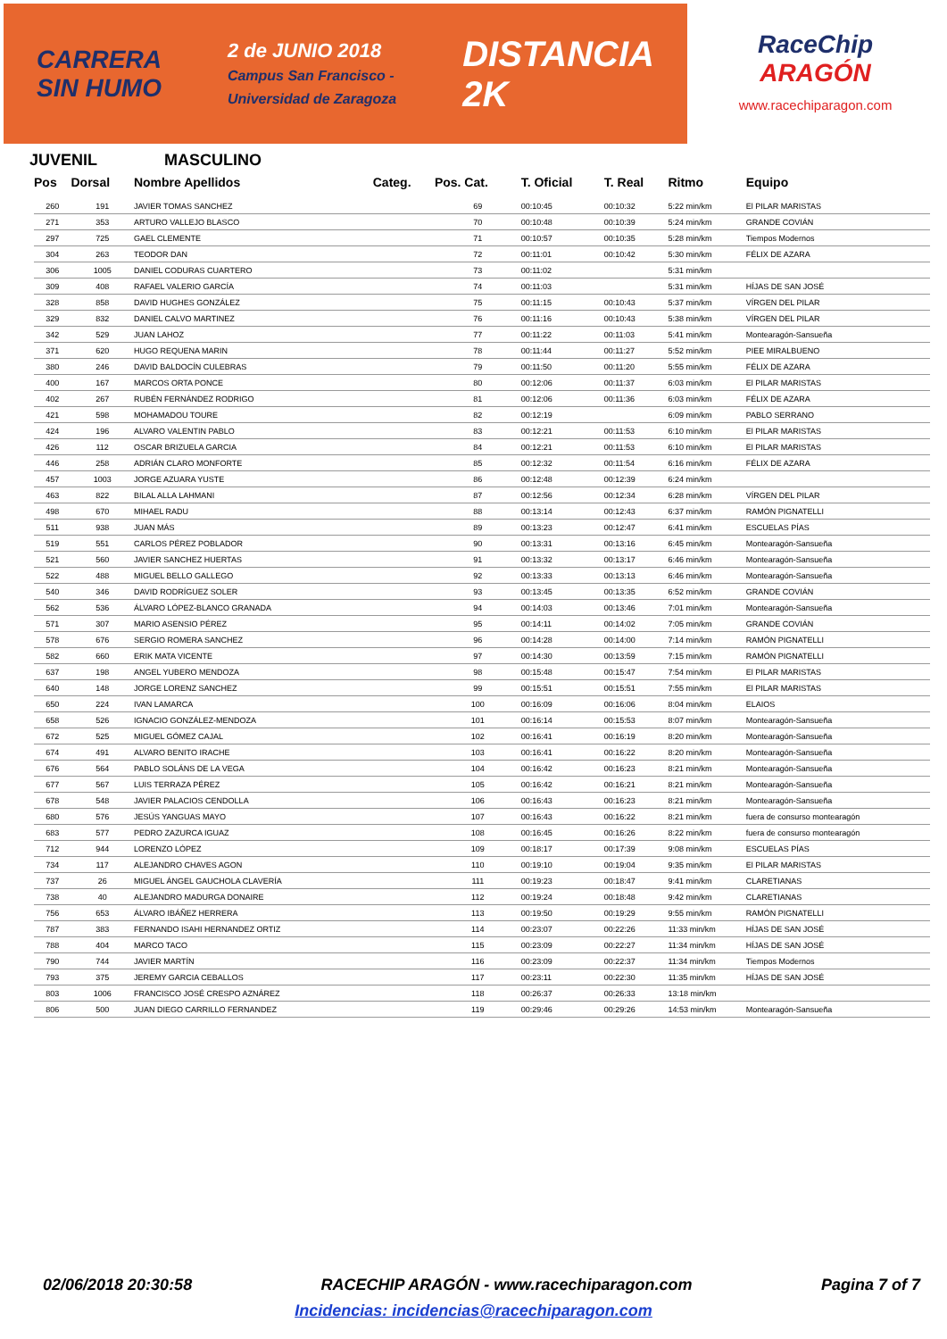CARRERA
SIN HUMO
2 de JUNIO 2018
Campus San Francisco -
Universidad de Zaragoza
DISTANCIA
2K
RaceChip
ARAGÓN
www.racechiparagon.com
JUVENIL MASCULINO
| Pos | Dorsal | Nombre Apellidos | Categ. | Pos. Cat. | T. Oficial | T. Real | Ritmo | Equipo |
| --- | --- | --- | --- | --- | --- | --- | --- | --- |
| 260 | 191 | JAVIER TOMAS SANCHEZ | | 69 | 00:10:45 | 00:10:32 | 5:22 min/km | El PILAR MARISTAS |
| 271 | 353 | ARTURO VALLEJO BLASCO | | 70 | 00:10:48 | 00:10:39 | 5:24 min/km | GRANDE COVIÁN |
| 297 | 725 | GAEL CLEMENTE | | 71 | 00:10:57 | 00:10:35 | 5:28 min/km | Tiempos Modernos |
| 304 | 263 | TEODOR DAN | | 72 | 00:11:01 | 00:10:42 | 5:30 min/km | FÉLIX DE AZARA |
| 306 | 1005 | DANIEL CODURAS CUARTERO | | 73 | 00:11:02 | | 5:31 min/km | |
| 309 | 408 | RAFAEL VALERIO GARCÍA | | 74 | 00:11:03 | | 5:31 min/km | HÍJAS DE SAN JOSÉ |
| 328 | 858 | DAVID HUGHES GONZÁLEZ | | 75 | 00:11:15 | 00:10:43 | 5:37 min/km | VÍRGEN DEL PILAR |
| 329 | 832 | DANIEL CALVO MARTINEZ | | 76 | 00:11:16 | 00:10:43 | 5:38 min/km | VÍRGEN DEL PILAR |
| 342 | 529 | JUAN LAHOZ | | 77 | 00:11:22 | 00:11:03 | 5:41 min/km | Montearagón-Sansueña |
| 371 | 620 | HUGO REQUENA MARIN | | 78 | 00:11:44 | 00:11:27 | 5:52 min/km | PIEE MIRALBUENO |
| 380 | 246 | DAVID BALDOCÍN CULEBRAS | | 79 | 00:11:50 | 00:11:20 | 5:55 min/km | FÉLIX DE AZARA |
| 400 | 167 | MARCOS ORTA PONCE | | 80 | 00:12:06 | 00:11:37 | 6:03 min/km | El PILAR MARISTAS |
| 402 | 267 | RUBÉN FERNÁNDEZ RODRIGO | | 81 | 00:12:06 | 00:11:36 | 6:03 min/km | FÉLIX DE AZARA |
| 421 | 598 | MOHAMADOU TOURE | | 82 | 00:12:19 | | 6:09 min/km | PABLO SERRANO |
| 424 | 196 | ALVARO VALENTIN PABLO | | 83 | 00:12:21 | 00:11:53 | 6:10 min/km | El PILAR MARISTAS |
| 426 | 112 | OSCAR BRIZUELA GARCIA | | 84 | 00:12:21 | 00:11:53 | 6:10 min/km | El PILAR MARISTAS |
| 446 | 258 | ADRIÁN CLARO MONFORTE | | 85 | 00:12:32 | 00:11:54 | 6:16 min/km | FÉLIX DE AZARA |
| 457 | 1003 | JORGE AZUARA YUSTE | | 86 | 00:12:48 | 00:12:39 | 6:24 min/km | |
| 463 | 822 | BILAL ALLA LAHMANI | | 87 | 00:12:56 | 00:12:34 | 6:28 min/km | VÍRGEN DEL PILAR |
| 498 | 670 | MIHAEL RADU | | 88 | 00:13:14 | 00:12:43 | 6:37 min/km | RAMÓN PIGNATELLI |
| 511 | 938 | JUAN MÁS | | 89 | 00:13:23 | 00:12:47 | 6:41 min/km | ESCUELAS PÍAS |
| 519 | 551 | CARLOS PÉREZ POBLADOR | | 90 | 00:13:31 | 00:13:16 | 6:45 min/km | Montearagón-Sansueña |
| 521 | 560 | JAVIER SANCHEZ HUERTAS | | 91 | 00:13:32 | 00:13:17 | 6:46 min/km | Montearagón-Sansueña |
| 522 | 488 | MIGUEL BELLO GALLEGO | | 92 | 00:13:33 | 00:13:13 | 6:46 min/km | Montearagón-Sansueña |
| 540 | 346 | DAVID RODRÍGUEZ SOLER | | 93 | 00:13:45 | 00:13:35 | 6:52 min/km | GRANDE COVIÁN |
| 562 | 536 | ÁLVARO LÓPEZ-BLANCO GRANADA | | 94 | 00:14:03 | 00:13:46 | 7:01 min/km | Montearagón-Sansueña |
| 571 | 307 | MARIO ASENSIO PÉREZ | | 95 | 00:14:11 | 00:14:02 | 7:05 min/km | GRANDE COVIÁN |
| 578 | 676 | SERGIO ROMERA SANCHEZ | | 96 | 00:14:28 | 00:14:00 | 7:14 min/km | RAMÓN PIGNATELLI |
| 582 | 660 | ERIK MATA VICENTE | | 97 | 00:14:30 | 00:13:59 | 7:15 min/km | RAMÓN PIGNATELLI |
| 637 | 198 | ANGEL YUBERO MENDOZA | | 98 | 00:15:48 | 00:15:47 | 7:54 min/km | El PILAR MARISTAS |
| 640 | 148 | JORGE LORENZ SANCHEZ | | 99 | 00:15:51 | 00:15:51 | 7:55 min/km | El PILAR MARISTAS |
| 650 | 224 | IVAN LAMARCA | | 100 | 00:16:09 | 00:16:06 | 8:04 min/km | ELAIOS |
| 658 | 526 | IGNACIO GONZÁLEZ-MENDOZA | | 101 | 00:16:14 | 00:15:53 | 8:07 min/km | Montearagón-Sansueña |
| 672 | 525 | MIGUEL GÓMEZ CAJAL | | 102 | 00:16:41 | 00:16:19 | 8:20 min/km | Montearagón-Sansueña |
| 674 | 491 | ALVARO BENITO IRACHE | | 103 | 00:16:41 | 00:16:22 | 8:20 min/km | Montearagón-Sansueña |
| 676 | 564 | PABLO SOLÁNS DE LA VEGA | | 104 | 00:16:42 | 00:16:23 | 8:21 min/km | Montearagón-Sansueña |
| 677 | 567 | LUIS TERRAZA PÉREZ | | 105 | 00:16:42 | 00:16:21 | 8:21 min/km | Montearagón-Sansueña |
| 678 | 548 | JAVIER PALACIOS CENDOLLA | | 106 | 00:16:43 | 00:16:23 | 8:21 min/km | Montearagón-Sansueña |
| 680 | 576 | JESÚS YANGUAS MAYO | | 107 | 00:16:43 | 00:16:22 | 8:21 min/km | fuera de consurso montearagón |
| 683 | 577 | PEDRO ZAZURCA IGUAZ | | 108 | 00:16:45 | 00:16:26 | 8:22 min/km | fuera de consurso montearagón |
| 712 | 944 | LORENZO LÓPEZ | | 109 | 00:18:17 | 00:17:39 | 9:08 min/km | ESCUELAS PÍAS |
| 734 | 117 | ALEJANDRO CHAVES AGON | | 110 | 00:19:10 | 00:19:04 | 9:35 min/km | El PILAR MARISTAS |
| 737 | 26 | MIGUEL ÁNGEL GAUCHOLA CLAVERÍA | | 111 | 00:19:23 | 00:18:47 | 9:41 min/km | CLARETIANAS |
| 738 | 40 | ALEJANDRO MADURGA DONAIRE | | 112 | 00:19:24 | 00:18:48 | 9:42 min/km | CLARETIANAS |
| 756 | 653 | ÁLVARO IBÁÑEZ HERRERA | | 113 | 00:19:50 | 00:19:29 | 9:55 min/km | RAMÓN PIGNATELLI |
| 787 | 383 | FERNANDO ISAHI HERNANDEZ ORTIZ | | 114 | 00:23:07 | 00:22:26 | 11:33 min/km | HÍJAS DE SAN JOSÉ |
| 788 | 404 | MARCO TACO | | 115 | 00:23:09 | 00:22:27 | 11:34 min/km | HÍJAS DE SAN JOSÉ |
| 790 | 744 | JAVIER MARTÍN | | 116 | 00:23:09 | 00:22:37 | 11:34 min/km | Tiempos Modernos |
| 793 | 375 | JEREMY GARCIA CEBALLOS | | 117 | 00:23:11 | 00:22:30 | 11:35 min/km | HÍJAS DE SAN JOSÉ |
| 803 | 1006 | FRANCISCO JOSÉ CRESPO AZNÁREZ | | 118 | 00:26:37 | 00:26:33 | 13:18 min/km | |
| 806 | 500 | JUAN DIEGO CARRILLO FERNANDEZ | | 119 | 00:29:46 | 00:29:26 | 14:53 min/km | Montearagón-Sansueña |
02/06/2018 20:30:58 RACECHIP ARAGÓN - www.racechiparagon.com Pagina 7 of 7
Incidencias: incidencias@racechiparagon.com